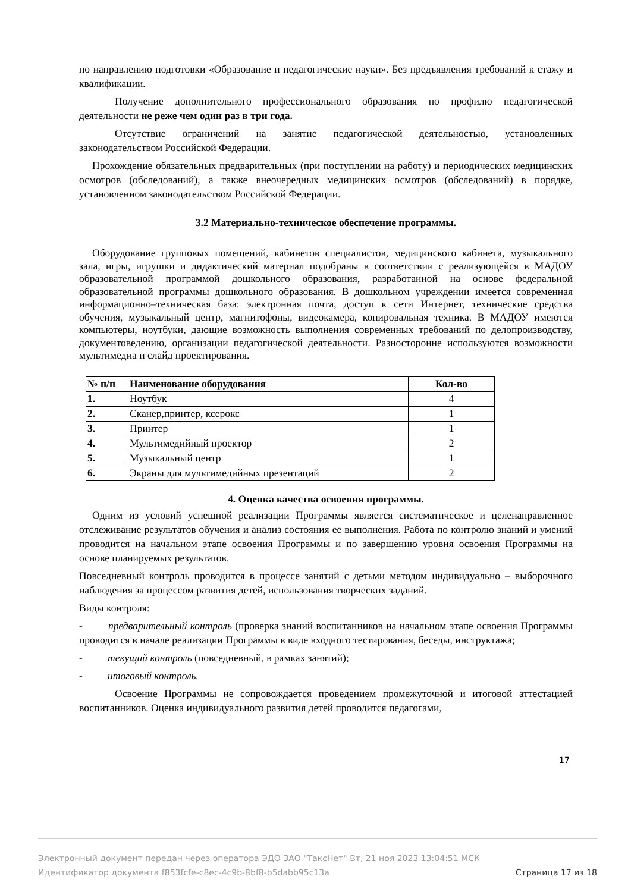по направлению подготовки «Образование и педагогические науки». Без предъявления требований к стажу и квалификации.
Получение дополнительного профессионального образования по профилю педагогической деятельности не реже чем один раз в три года.
Отсутствие ограничений на занятие педагогической деятельностью, установленных законодательством Российской Федерации.
Прохождение обязательных предварительных (при поступлении на работу) и периодических медицинских осмотров (обследований), а также внеочередных медицинских осмотров (обследований) в порядке, установленном законодательством Российской Федерации.
3.2 Материально-техническое обеспечение программы.
Оборудование групповых помещений, кабинетов специалистов, медицинского кабинета, музыкального зала, игры, игрушки и дидактический материал подобраны в соответствии с реализующейся в МАДОУ образовательной программой дошкольного образования, разработанной на основе федеральной образовательной программы дошкольного образования. В дошкольном учреждении имеется современная информационно–техническая база: электронная почта, доступ к сети Интернет, технические средства обучения, музыкальный центр, магнитофоны, видеокамера, копировальная техника. В МАДОУ имеются компьютеры, ноутбуки, дающие возможность выполнения современных требований по делопроизводству, документоведению, организации педагогической деятельности. Разносторонне используются возможности мультимедиа и слайд проектирования.
| № п/п | Наименование оборудования | Кол-во |
| --- | --- | --- |
| 1. | Ноутбук | 4 |
| 2. | Сканер,принтер, ксерокс | 1 |
| 3. | Принтер | 1 |
| 4. | Мультимедийный проектор | 2 |
| 5. | Музыкальный центр | 1 |
| 6. | Экраны для мультимедийных презентаций | 2 |
4. Оценка качества освоения программы.
Одним из условий успешной реализации Программы является систематическое и целенаправленное отслеживание результатов обучения и анализ состояния ее выполнения. Работа по контролю знаний и умений проводится на начальном этапе освоения Программы и по завершению уровня освоения Программы на основе планируемых результатов.
Повседневный контроль проводится в процессе занятий с детьми методом индивидуально – выборочного наблюдения за процессом развития детей, использования творческих заданий.
Виды контроля:
- предварительный контроль (проверка знаний воспитанников на начальном этапе освоения Программы проводится в начале реализации Программы в виде входного тестирования, беседы, инструктажа;
- текущий контроль (повседневный, в рамках занятий);
- итоговый контроль.
Освоение Программы не сопровождается проведением промежуточной и итоговой аттестацией воспитанников. Оценка индивидуального развития детей проводится педагогами,
17
Электронный документ передан через оператора ЭДО ЗАО "ТаксНет" Вт, 21 ноя 2023 13:04:51 МСК
Идентификатор документа f853fcfe-c8ec-4c9b-8bf8-b5dabb95c13a Страница 17 из 18